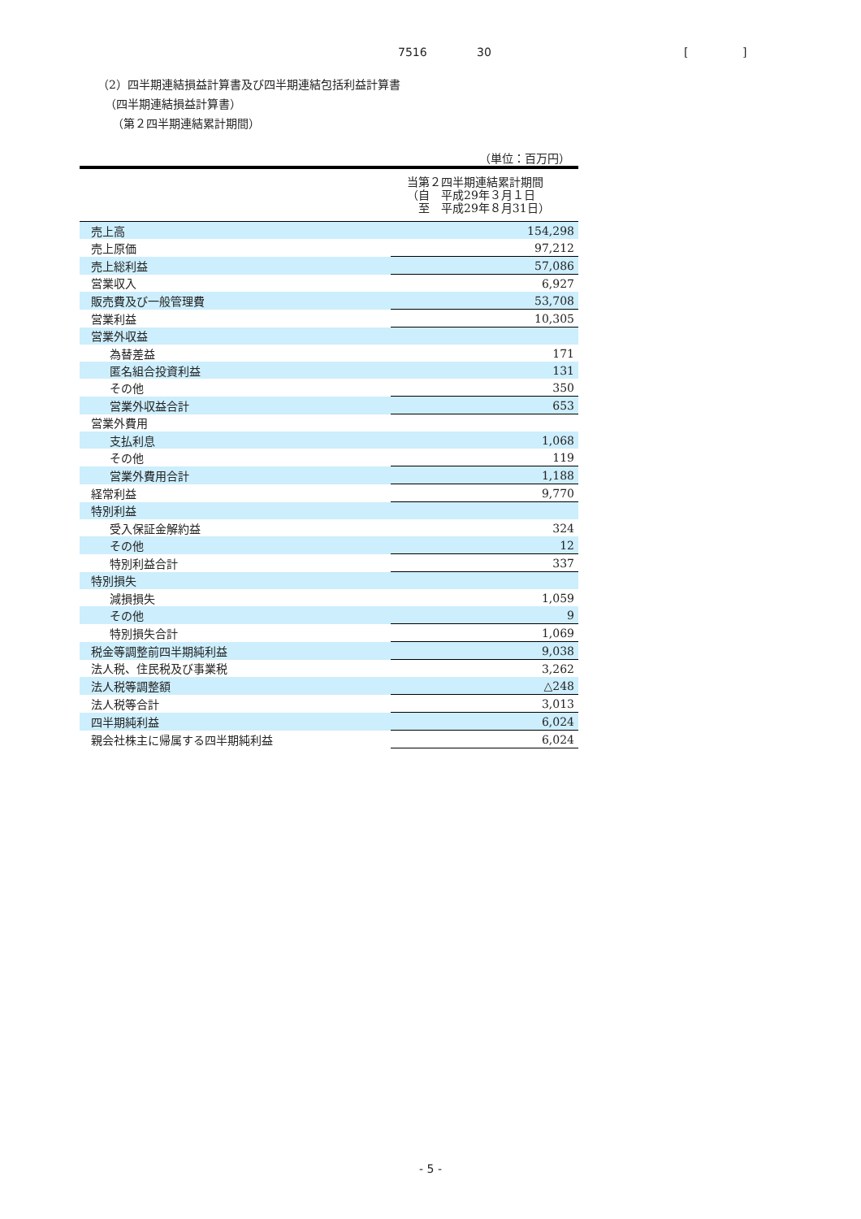7516 30 [ ]
（2）四半期連結損益計算書及び四半期連結包括利益計算書
（四半期連結損益計算書）
（第２四半期連結累計期間）
| （単位：百万円） | |
| | 当第２四半期連結累計期間 （自 平成29年３月１日 至 平成29年８月31日） |
| 売上高 | 154,298 |
| 売上原価 | 97,212 |
| 売上総利益 | 57,086 |
| 営業収入 | 6,927 |
| 販売費及び一般管理費 | 53,708 |
| 営業利益 | 10,305 |
| 営業外収益 | |
| 為替差益 | 171 |
| 匿名組合投資利益 | 131 |
| その他 | 350 |
| 営業外収益合計 | 653 |
| 営業外費用 | |
| 支払利息 | 1,068 |
| その他 | 119 |
| 営業外費用合計 | 1,188 |
| 経常利益 | 9,770 |
| 特別利益 | |
| 受入保証金解約益 | 324 |
| その他 | 12 |
| 特別利益合計 | 337 |
| 特別損失 | |
| 減損損失 | 1,059 |
| その他 | 9 |
| 特別損失合計 | 1,069 |
| 税金等調整前四半期純利益 | 9,038 |
| 法人税、住民税及び事業税 | 3,262 |
| 法人税等調整額 | △248 |
| 法人税等合計 | 3,013 |
| 四半期純利益 | 6,024 |
| 親会社株主に帰属する四半期純利益 | 6,024 |
- 5 -